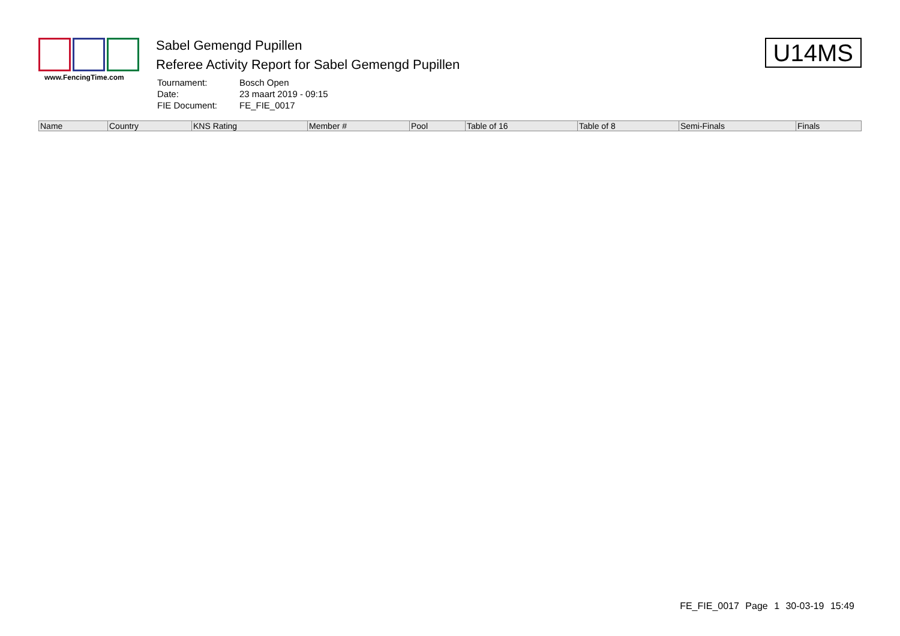www.FencingTime.com
Sabel Gemengd Pupillen
Referee Activity Report for Sabel Gemengd Pupillen
| Tournament: | Bosch Open |
| Date: | 23 maart 2019 - 09:15 |
| FIE Document: | FE_FIE_0017 |
U14MS
| Name | Country | KNS Rating | Member # | Pool | Table of 16 | Table of 8 | Semi-Finals | Finals |
| --- | --- | --- | --- | --- | --- | --- | --- | --- |
FE_FIE_0017 Page 1 30-03-19 15:49